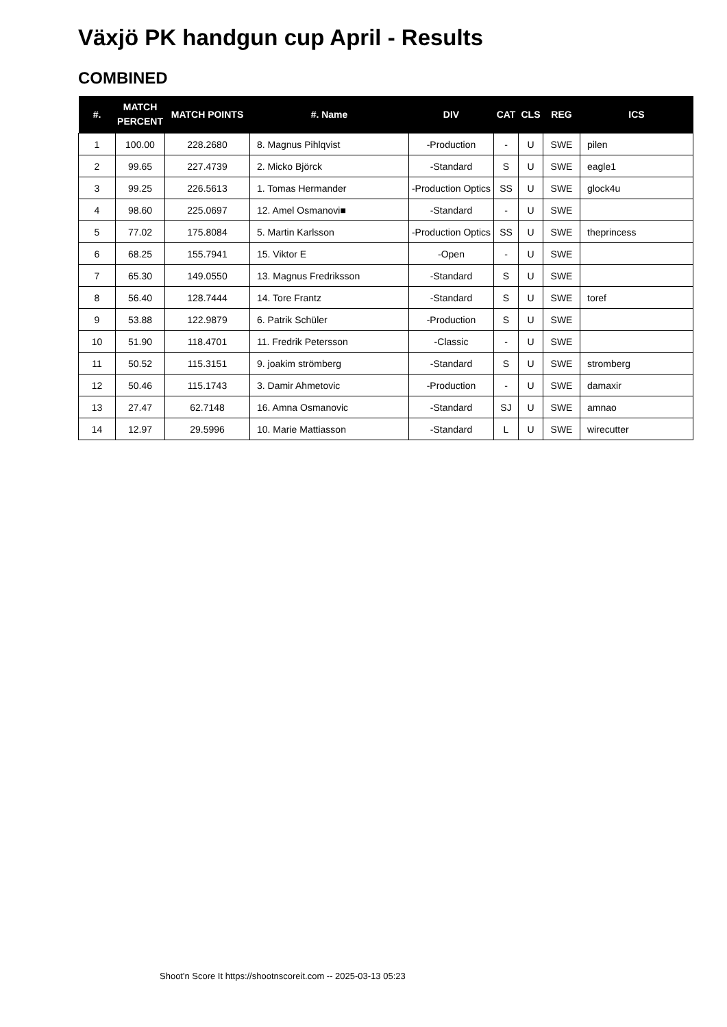Växjö PK handgun cup April - Results
COMBINED
| #. | MATCH PERCENT | MATCH POINTS | #. Name | DIV | CAT | CLS | REG | ICS |
| --- | --- | --- | --- | --- | --- | --- | --- | --- |
| 1 | 100.00 | 228.2680 | 8. Magnus Pihlqvist | -Production | - | U | SWE | pilen |
| 2 | 99.65 | 227.4739 | 2. Micko Björck | -Standard | S | U | SWE | eagle1 |
| 3 | 99.25 | 226.5613 | 1. Tomas Hermander | -Production Optics | SS | U | SWE | glock4u |
| 4 | 98.60 | 225.0697 | 12. Amel Osmanovi■ | -Standard | - | U | SWE | |
| 5 | 77.02 | 175.8084 | 5. Martin Karlsson | -Production Optics | SS | U | SWE | theprincess |
| 6 | 68.25 | 155.7941 | 15. Viktor E | -Open | - | U | SWE | |
| 7 | 65.30 | 149.0550 | 13. Magnus Fredriksson | -Standard | S | U | SWE | |
| 8 | 56.40 | 128.7444 | 14. Tore Frantz | -Standard | S | U | SWE | toref |
| 9 | 53.88 | 122.9879 | 6. Patrik Schüler | -Production | S | U | SWE | |
| 10 | 51.90 | 118.4701 | 11. Fredrik Petersson | -Classic | - | U | SWE | |
| 11 | 50.52 | 115.3151 | 9. joakim strömberg | -Standard | S | U | SWE | stromberg |
| 12 | 50.46 | 115.1743 | 3. Damir Ahmetovic | -Production | - | U | SWE | damaxir |
| 13 | 27.47 | 62.7148 | 16. Amna Osmanovic | -Standard | SJ | U | SWE | amnao |
| 14 | 12.97 | 29.5996 | 10. Marie Mattiasson | -Standard | L | U | SWE | wirecutter |
Shoot'n Score It https://shootnscoreit.com -- 2025-03-13 05:23